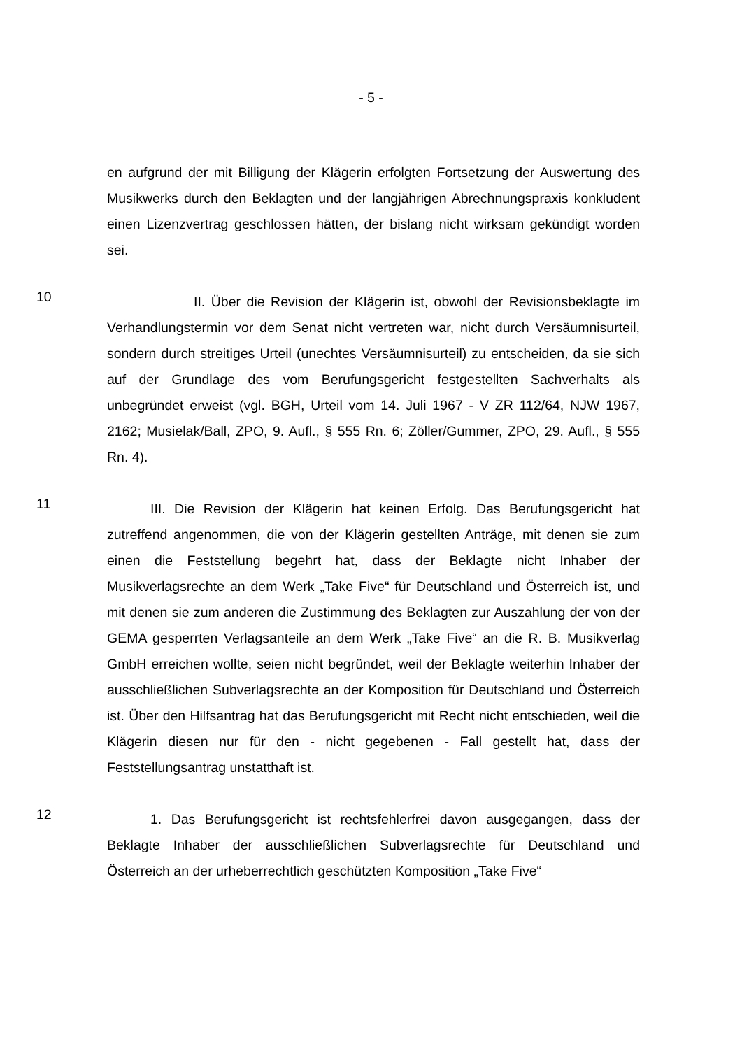- 5 -
en aufgrund der mit Billigung der Klägerin erfolgten Fortsetzung der Auswertung des Musikwerks durch den Beklagten und der langjährigen Abrechnungspraxis konkludent einen Lizenzvertrag geschlossen hätten, der bislang nicht wirksam gekündigt worden sei.
10
II. Über die Revision der Klägerin ist, obwohl der Revisionsbeklagte im Verhandlungstermin vor dem Senat nicht vertreten war, nicht durch Versäumnisurteil, sondern durch streitiges Urteil (unechtes Versäumnisurteil) zu entscheiden, da sie sich auf der Grundlage des vom Berufungsgericht festgestellten Sachverhalts als unbegründet erweist (vgl. BGH, Urteil vom 14. Juli 1967 - V ZR 112/64, NJW 1967, 2162; Musielak/Ball, ZPO, 9. Aufl., § 555 Rn. 6; Zöller/Gummer, ZPO, 29. Aufl., § 555 Rn. 4).
11
III. Die Revision der Klägerin hat keinen Erfolg. Das Berufungsgericht hat zutreffend angenommen, die von der Klägerin gestellten Anträge, mit denen sie zum einen die Feststellung begehrt hat, dass der Beklagte nicht Inhaber der Musikverlagsrechte an dem Werk „Take Five“ für Deutschland und Österreich ist, und mit denen sie zum anderen die Zustimmung des Beklagten zur Auszahlung der von der GEMA gesperrten Verlagsanteile an dem Werk „Take Five“ an die R. B. Musikverlag GmbH erreichen wollte, seien nicht begründet, weil der Beklagte weiterhin Inhaber der ausschließlichen Subverlagsrechte an der Komposition für Deutschland und Österreich ist. Über den Hilfsantrag hat das Berufungsgericht mit Recht nicht entschieden, weil die Klägerin diesen nur für den - nicht gegebenen - Fall gestellt hat, dass der Feststellungsantrag unstatthaft ist.
12
1. Das Berufungsgericht ist rechtsfehlerfrei davon ausgegangen, dass der Beklagte Inhaber der ausschließlichen Subverlagsrechte für Deutschland und Österreich an der urheberrechtlich geschützten Komposition „Take Five“